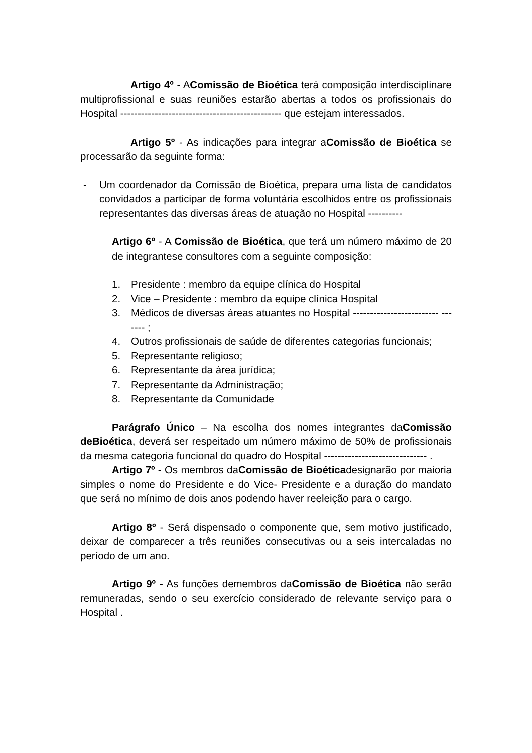Artigo 4º - AComissão de Bioética terá composição interdisciplinare multiprofissional e suas reuniões estarão abertas a todos os profissionais do Hospital ----------------------------------------------- que estejam interessados.
Artigo 5º - As indicações para integrar aComissão de Bioética se processarão da seguinte forma:
- Um coordenador da Comissão de Bioética, prepara uma lista de candidatos convidados a participar de forma voluntária escolhidos entre os profissionais representantes das diversas áreas de atuação no Hospital ----------
Artigo 6º - A Comissão de Bioética, que terá um número máximo de 20 de integrantese consultores com a seguinte composição:
1. Presidente : membro da equipe clínica do Hospital
2. Vice – Presidente : membro da equipe clínica Hospital
3. Médicos de diversas áreas atuantes no Hospital ------------------------- ------- ;
4. Outros profissionais de saúde de diferentes categorias funcionais;
5. Representante religioso;
6. Representante da área jurídica;
7. Representante da Administração;
8. Representante da Comunidade
Parágrafo Único – Na escolha dos nomes integrantes daComissão deBioética, deverá ser respeitado um número máximo de 50% de profissionais da mesma categoria funcional do quadro do Hospital ------------------------------ .
Artigo 7º - Os membros daComissão de Bioéticadesignarão por maioria simples o nome do Presidente e do Vice- Presidente e a duração do mandato que será no mínimo de dois anos podendo haver reeleição para o cargo.
Artigo 8º - Será dispensado o componente que, sem motivo justificado, deixar de comparecer a três reuniões consecutivas ou a seis intercaladas no período de um ano.
Artigo 9º - As funções demembros daComissão de Bioética não serão remuneradas, sendo o seu exercício considerado de relevante serviço para o Hospital .